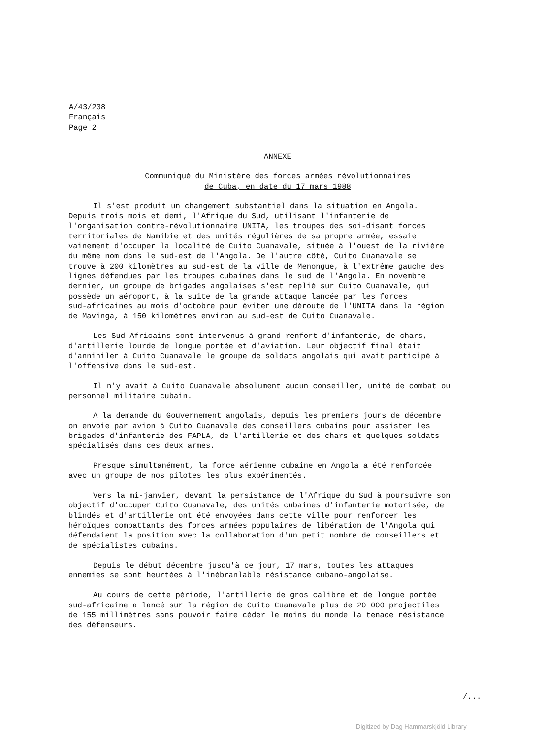A/43/238
Français
Page 2
ANNEXE
Communiqué du Ministère des forces armées révolutionnaires
de Cuba, en date du 17 mars 1988
Il s'est produit un changement substantiel dans la situation en Angola. Depuis trois mois et demi, l'Afrique du Sud, utilisant l'infanterie de l'organisation contre-révolutionnaire UNITA, les troupes des soi-disant forces territoriales de Namibie et des unités régulières de sa propre armée, essaie vainement d'occuper la localité de Cuito Cuanavale, située à l'ouest de la rivière du même nom dans le sud-est de l'Angola. De l'autre côté, Cuito Cuanavale se trouve à 200 kilomètres au sud-est de la ville de Menongue, à l'extrême gauche des lignes défendues par les troupes cubaines dans le sud de l'Angola. En novembre dernier, un groupe de brigades angolaises s'est replié sur Cuito Cuanavale, qui possède un aéroport, à la suite de la grande attaque lancée par les forces sud-africaines au mois d'octobre pour éviter une déroute de l'UNITA dans la région de Mavinga, à 150 kilomètres environ au sud-est de Cuito Cuanavale.
Les Sud-Africains sont intervenus à grand renfort d'infanterie, de chars, d'artillerie lourde de longue portée et d'aviation. Leur objectif final était d'annihiler à Cuito Cuanavale le groupe de soldats angolais qui avait participé à l'offensive dans le sud-est.
Il n'y avait à Cuito Cuanavale absolument aucun conseiller, unité de combat ou personnel militaire cubain.
A la demande du Gouvernement angolais, depuis les premiers jours de décembre on envoie par avion à Cuito Cuanavale des conseillers cubains pour assister les brigades d'infanterie des FAPLA, de l'artillerie et des chars et quelques soldats spécialisés dans ces deux armes.
Presque simultanément, la force aérienne cubaine en Angola a été renforcée avec un groupe de nos pilotes les plus expérimentés.
Vers la mi-janvier, devant la persistance de l'Afrique du Sud à poursuivre son objectif d'occuper Cuito Cuanavale, des unités cubaines d'infanterie motorisée, de blindés et d'artillerie ont été envoyées dans cette ville pour renforcer les héroïques combattants des forces armées populaires de libération de l'Angola qui défendaient la position avec la collaboration d'un petit nombre de conseillers et de spécialistes cubains.
Depuis le début décembre jusqu'à ce jour, 17 mars, toutes les attaques ennemies se sont heurtées à l'inébranlable résistance cubano-angolaise.
Au cours de cette période, l'artillerie de gros calibre et de longue portée sud-africaine a lancé sur la région de Cuito Cuanavale plus de 20 000 projectiles de 155 millimètres sans pouvoir faire céder le moins du monde la tenace résistance des défenseurs.
/...
Digitized by Dag Hammarskjöld Library